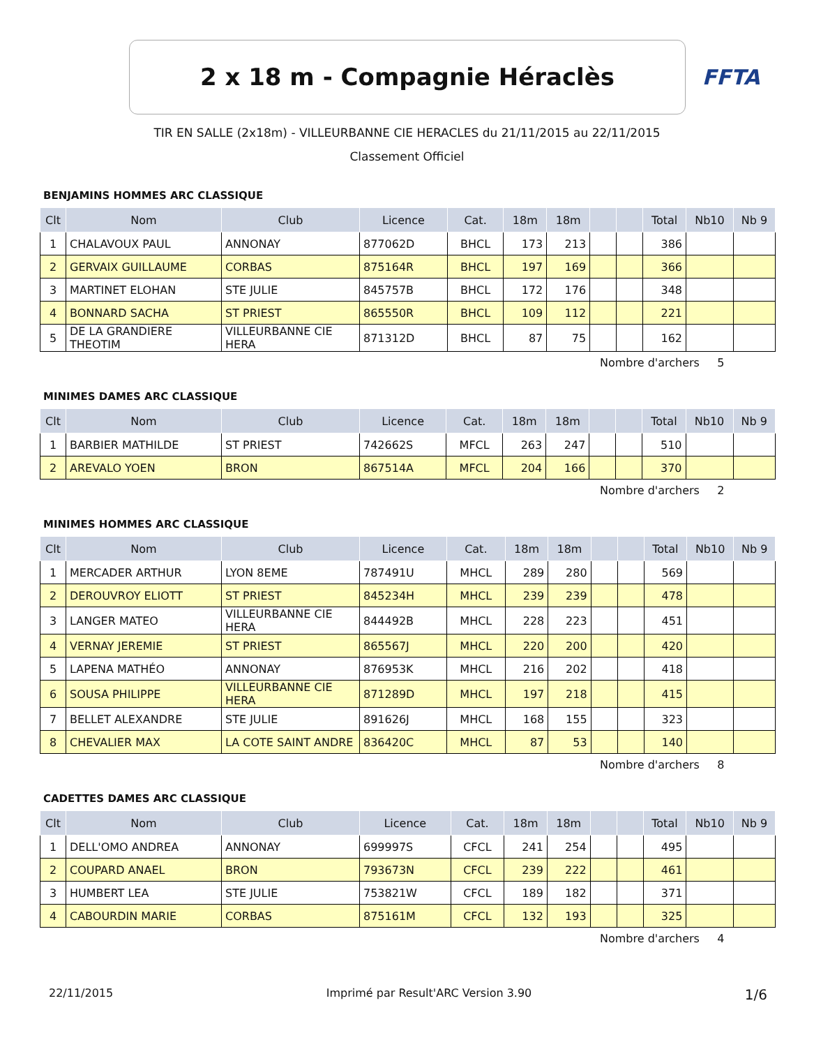2 x 18 m - Compagnie Héraclès
FFTA
TIR EN SALLE (2x18m) - VILLEURBANNE CIE HERACLES du 21/11/2015 au 22/11/2015
Classement Officiel
BENJAMINS HOMMES ARC CLASSIQUE
| Clt | Nom | Club | Licence | Cat. | 18m | 18m | | | Total | Nb10 | Nb 9 |
| --- | --- | --- | --- | --- | --- | --- | --- | --- | --- | --- | --- |
| 1 | CHALAVOUX PAUL | ANNONAY | 877062D | BHCL | 173 | 213 | | | 386 | | |
| 2 | GERVAIX GUILLAUME | CORBAS | 875164R | BHCL | 197 | 169 | | | 366 | | |
| 3 | MARTINET ELOHAN | STE JULIE | 845757B | BHCL | 172 | 176 | | | 348 | | |
| 4 | BONNARD SACHA | ST PRIEST | 865550R | BHCL | 109 | 112 | | | 221 | | |
| 5 | DE LA GRANDIERE THEOTIM | VILLEURBANNE CIE HERA | 871312D | BHCL | 87 | 75 | | | 162 | | |
Nombre d'archers 5
MINIMES DAMES ARC CLASSIQUE
| Clt | Nom | Club | Licence | Cat. | 18m | 18m | | | Total | Nb10 | Nb 9 |
| --- | --- | --- | --- | --- | --- | --- | --- | --- | --- | --- | --- |
| 1 | BARBIER MATHILDE | ST PRIEST | 742662S | MFCL | 263 | 247 | | | 510 | | |
| 2 | AREVALO YOEN | BRON | 867514A | MFCL | 204 | 166 | | | 370 | | |
Nombre d'archers 2
MINIMES HOMMES ARC CLASSIQUE
| Clt | Nom | Club | Licence | Cat. | 18m | 18m | | | Total | Nb10 | Nb 9 |
| --- | --- | --- | --- | --- | --- | --- | --- | --- | --- | --- | --- |
| 1 | MERCADER ARTHUR | LYON 8EME | 787491U | MHCL | 289 | 280 | | | 569 | | |
| 2 | DEROUVROY ELIOTT | ST PRIEST | 845234H | MHCL | 239 | 239 | | | 478 | | |
| 3 | LANGER MATEO | VILLEURBANNE CIE HERA | 844492B | MHCL | 228 | 223 | | | 451 | | |
| 4 | VERNAY JEREMIE | ST PRIEST | 865567J | MHCL | 220 | 200 | | | 420 | | |
| 5 | LAPENA MATHÉO | ANNONAY | 876953K | MHCL | 216 | 202 | | | 418 | | |
| 6 | SOUSA PHILIPPE | VILLEURBANNE CIE HERA | 871289D | MHCL | 197 | 218 | | | 415 | | |
| 7 | BELLET ALEXANDRE | STE JULIE | 891626J | MHCL | 168 | 155 | | | 323 | | |
| 8 | CHEVALIER MAX | LA COTE SAINT ANDRE | 836420C | MHCL | 87 | 53 | | | 140 | | |
Nombre d'archers 8
CADETTES DAMES ARC CLASSIQUE
| Clt | Nom | Club | Licence | Cat. | 18m | 18m | | | Total | Nb10 | Nb 9 |
| --- | --- | --- | --- | --- | --- | --- | --- | --- | --- | --- | --- |
| 1 | DELL'OMO ANDREA | ANNONAY | 699997S | CFCL | 241 | 254 | | | 495 | | |
| 2 | COUPARD ANAEL | BRON | 793673N | CFCL | 239 | 222 | | | 461 | | |
| 3 | HUMBERT LEA | STE JULIE | 753821W | CFCL | 189 | 182 | | | 371 | | |
| 4 | CABOURDIN MARIE | CORBAS | 875161M | CFCL | 132 | 193 | | | 325 | | |
Nombre d'archers 4
22/11/2015 Imprimé par Result'ARC Version 3.90 1/6